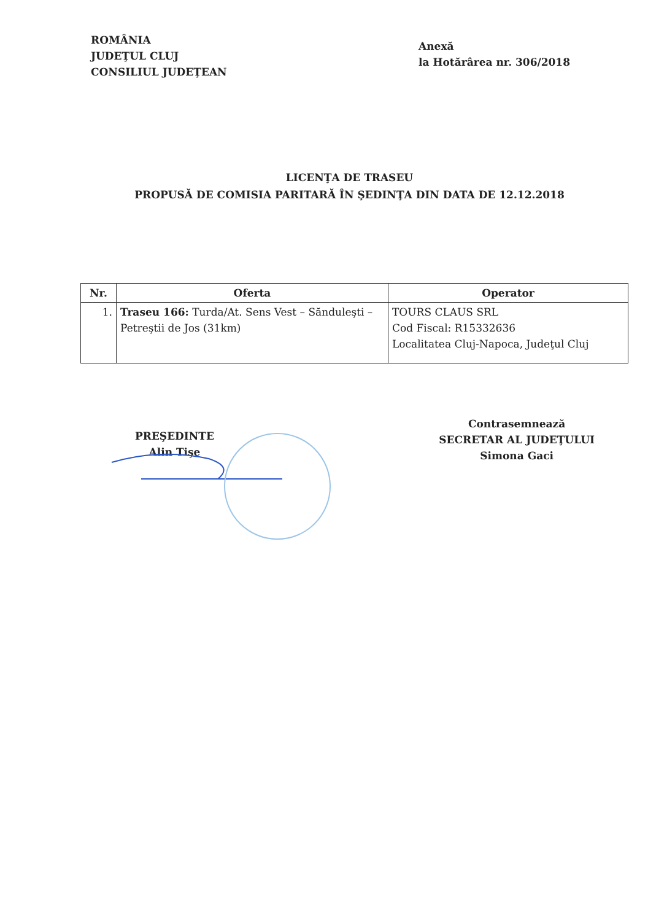ROMÂNIA
JUDEŢUL CLUJ
CONSILIUL JUDEŢEAN
Anexă
la Hotărârea nr. 306/2018
LICENŢA DE TRASEU
PROPUSĂ DE COMISIA PARITARĂ ÎN ŞEDINŢA DIN DATA DE 12.12.2018
| Nr. | Oferta | Operator |
| --- | --- | --- |
| 1. | Traseu 166: Turda/At. Sens Vest – Sănduleşti – Petreştii de Jos (31km) | TOURS CLAUS SRL Cod Fiscal: R15332636 Localitatea Cluj-Napoca, Judeţul Cluj |
PREŞEDINTE
Alin Tişe
Contrasemnează
SECRETAR AL JUDEŢULUI
Simona Gaci